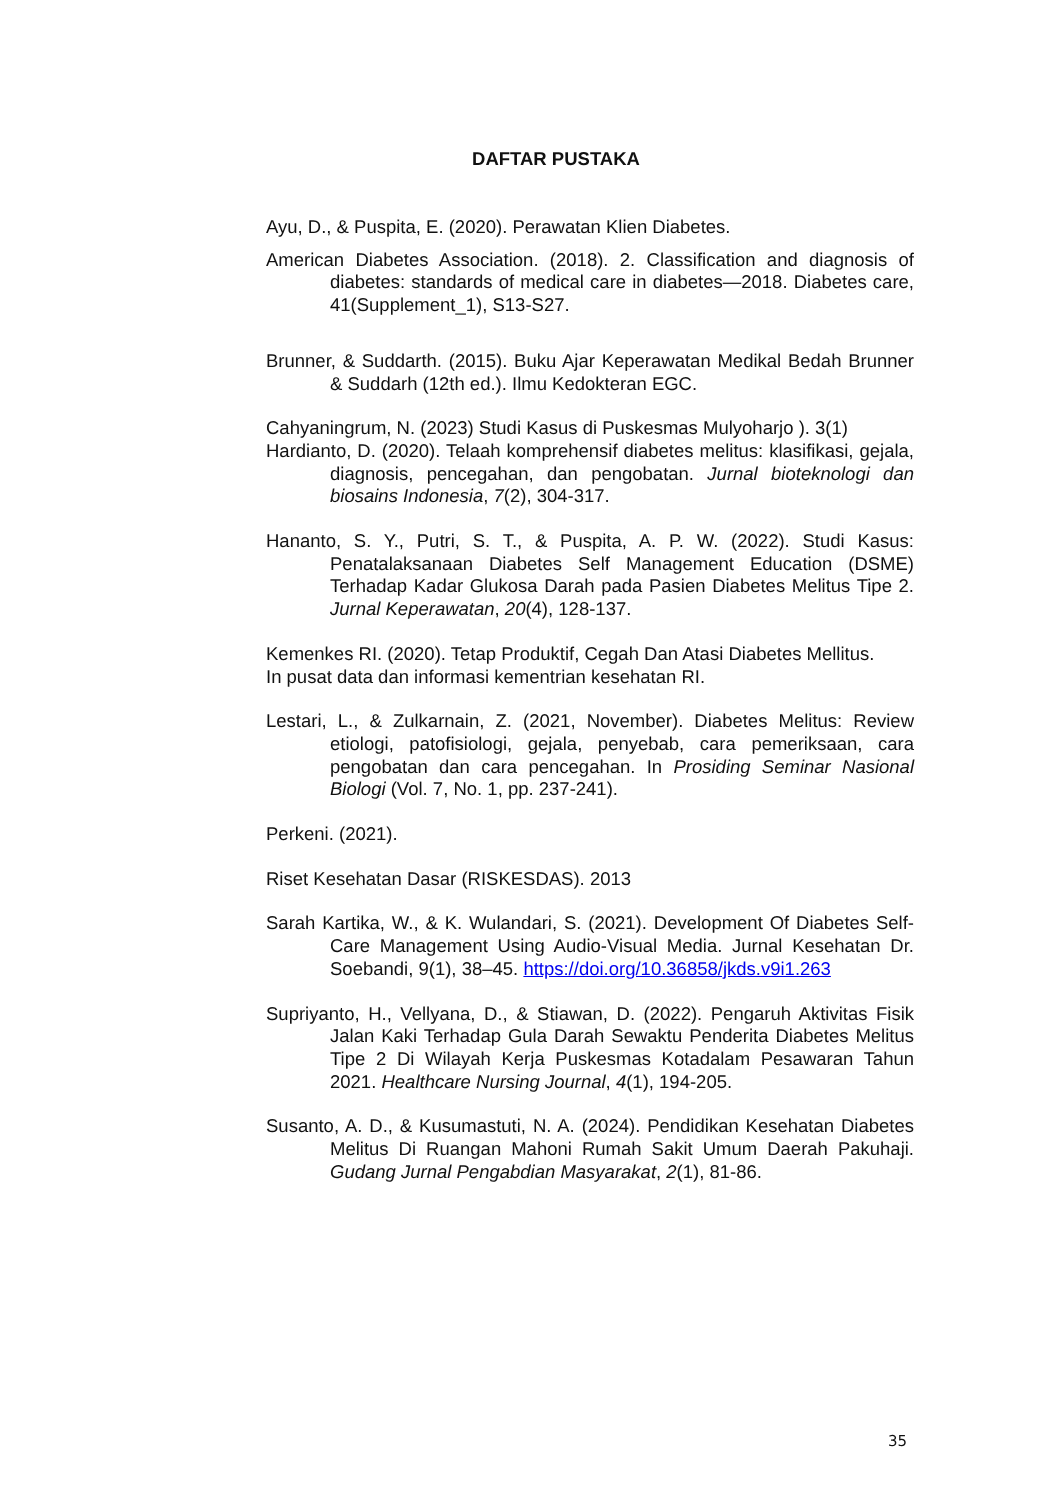DAFTAR PUSTAKA
Ayu, D., & Puspita, E. (2020). Perawatan Klien Diabetes.
American Diabetes Association. (2018). 2. Classification and diagnosis of diabetes: standards of medical care in diabetes—2018. Diabetes care, 41(Supplement_1), S13-S27.
Brunner, & Suddarth. (2015). Buku Ajar Keperawatan Medikal Bedah Brunner & Suddarh (12th ed.). Ilmu Kedokteran EGC.
Cahyaningrum, N. (2023) Studi Kasus di Puskesmas Mulyoharjo ). 3(1)
Hardianto, D. (2020). Telaah komprehensif diabetes melitus: klasifikasi, gejala, diagnosis, pencegahan, dan pengobatan. Jurnal bioteknologi dan biosains Indonesia, 7(2), 304-317.
Hananto, S. Y., Putri, S. T., & Puspita, A. P. W. (2022). Studi Kasus: Penatalaksanaan Diabetes Self Management Education (DSME) Terhadap Kadar Glukosa Darah pada Pasien Diabetes Melitus Tipe 2. Jurnal Keperawatan, 20(4), 128-137.
Kemenkes RI. (2020). Tetap Produktif, Cegah Dan Atasi Diabetes Mellitus.
In pusat data dan informasi kementrian kesehatan RI.
Lestari, L., & Zulkarnain, Z. (2021, November). Diabetes Melitus: Review etiologi, patofisiologi, gejala, penyebab, cara pemeriksaan, cara pengobatan dan cara pencegahan. In Prosiding Seminar Nasional Biologi (Vol. 7, No. 1, pp. 237-241).
Perkeni. (2021).
Riset Kesehatan Dasar (RISKESDAS). 2013
Sarah Kartika, W., & K. Wulandari, S. (2021). Development Of Diabetes Self-Care Management Using Audio-Visual Media. Jurnal Kesehatan Dr. Soebandi, 9(1), 38–45. https://doi.org/10.36858/jkds.v9i1.263
Supriyanto, H., Vellyana, D., & Stiawan, D. (2022). Pengaruh Aktivitas Fisik Jalan Kaki Terhadap Gula Darah Sewaktu Penderita Diabetes Melitus Tipe 2 Di Wilayah Kerja Puskesmas Kotadalam Pesawaran Tahun 2021. Healthcare Nursing Journal, 4(1), 194-205.
Susanto, A. D., & Kusumastuti, N. A. (2024). Pendidikan Kesehatan Diabetes Melitus Di Ruangan Mahoni Rumah Sakit Umum Daerah Pakuhaji. Gudang Jurnal Pengabdian Masyarakat, 2(1), 81-86.
35